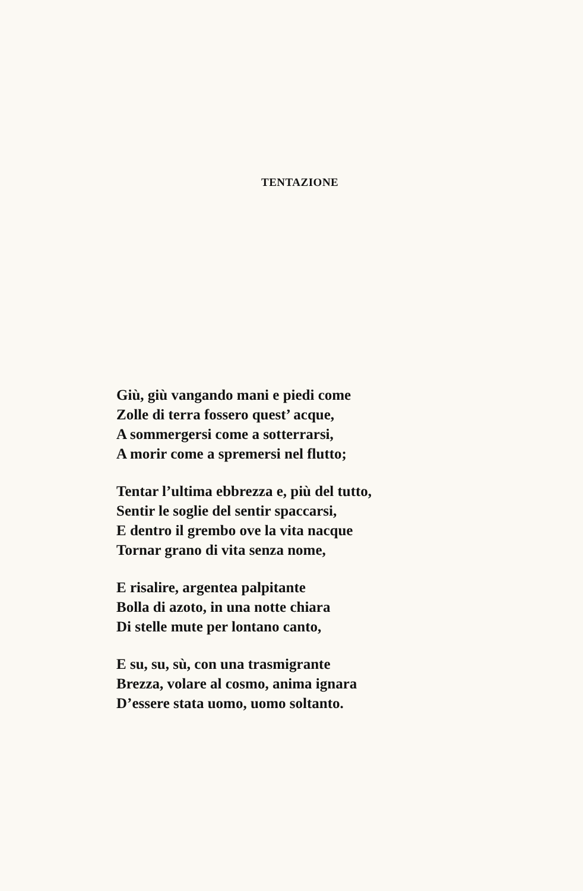TENTAZIONE
Giù, giù vangando mani e piedi come
Zolle di terra fossero quest’ acque,
A sommergersi come a sotterrarsi,
A morir come a spremersi nel flutto;
Tentar l’ultima ebbrezza e, più del tutto,
Sentir le soglie del sentir spaccarsi,
E dentro il grembo ove la vita nacque
Tornar grano di vita senza nome,
E risalire, argentea palpitante
Bolla di azoto, in una notte chiara
Di stelle mute per lontano canto,
E su, su, sù, con una trasmigrante
Brezza, volare al cosmo, anima ignara
D’essere stata uomo, uomo soltanto.